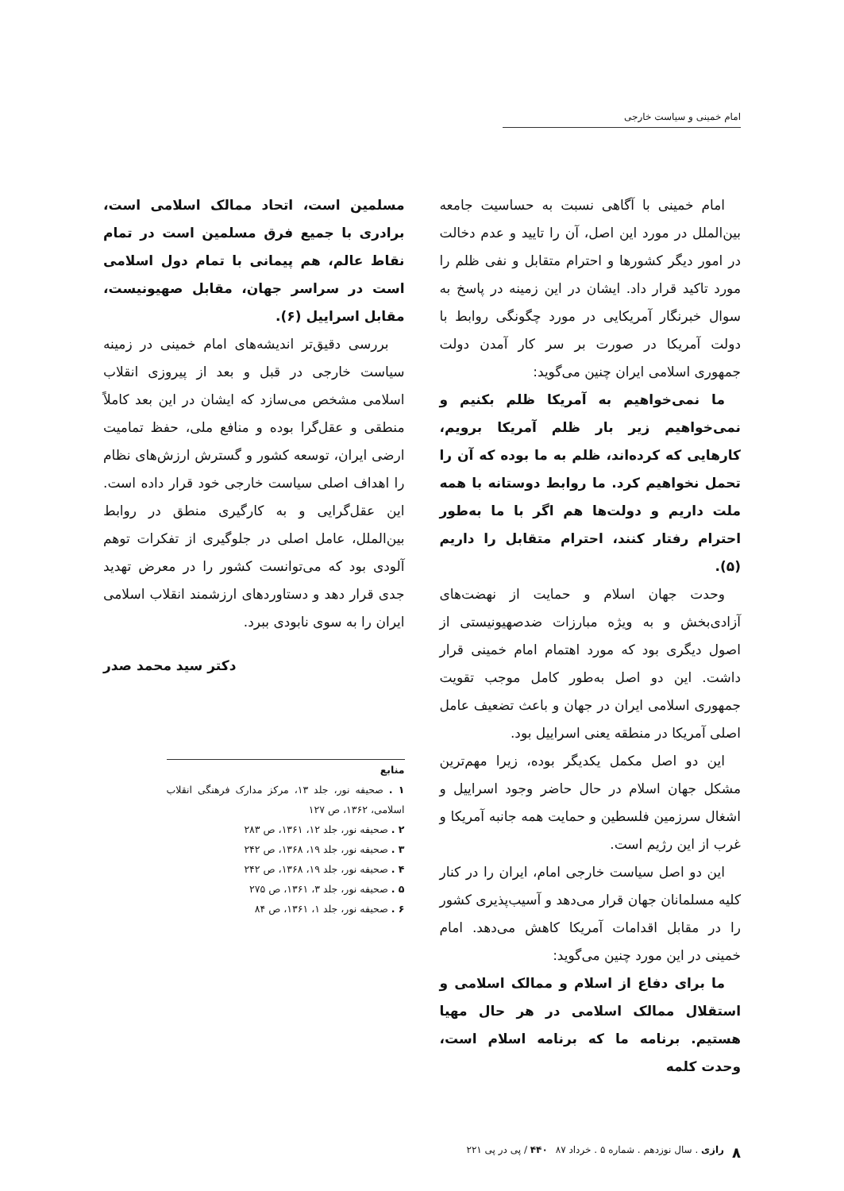امام خمینی و سیاست خارجی
امام خمینی با آگاهی نسبت به حساسیت جامعه بین‌الملل در مورد این اصل، آن را تایید و عدم دخالت در امور دیگر کشورها و احترام متقابل و نفی ظلم را مورد تاکید قرار داد. ایشان در این زمینه در پاسخ به سوال خبرنگار آمریکایی در مورد چگونگی روابط با دولت آمریکا در صورت بر سر کار آمدن دولت جمهوری اسلامی ایران چنین می‌گوید:
ما نمی‌خواهیم به آمریکا ظلم بکنیم و نمی‌خواهیم زیر بار ظلم آمریکا برویم، کارهایی که کرده‌اند، ظلم به ما بوده که آن را تحمل نخواهیم کرد. ما روابط دوستانه با همه ملت داریم و دولت‌ها هم اگر با ما به‌طور احترام رفتار کنند، احترام متقابل را داریم (۵).
وحدت جهان اسلام و حمایت از نهضت‌های آزادی‌بخش و به ویژه مبارزات ضدصهیونیستی از اصول دیگری بود که مورد اهتمام امام خمینی قرار داشت. این دو اصل به‌طور کامل موجب تقویت جمهوری اسلامی ایران در جهان و باعث تضعیف عامل اصلی آمریکا در منطقه یعنی اسراییل بود.
این دو اصل مکمل یکدیگر بوده، زیرا مهم‌ترین مشکل جهان اسلام در حال حاضر وجود اسراییل و اشغال سرزمین فلسطین و حمایت همه جانبه آمریکا و غرب از این رژیم است.
این دو اصل سیاست خارجی امام، ایران را در کنار کلیه مسلمانان جهان قرار می‌دهد و آسیب‌پذیری کشور را در مقابل اقدامات آمریکا کاهش می‌دهد. امام خمینی در این مورد چنین می‌گوید:
ما برای دفاع از اسلام و ممالک اسلامی و استقلال ممالک اسلامی در هر حال مهیا هستیم. برنامه ما که برنامه اسلام است، وحدت کلمه
مسلمین است، اتحاد ممالک اسلامی است، برادری با جمیع فرق مسلمین است در تمام نقاط عالم، هم پیمانی با تمام دول اسلامی است در سراسر جهان، مقابل صهیونیست، مقابل اسراییل (۶).
بررسی دقیق‌تر اندیشه‌های امام خمینی در زمینه سیاست خارجی در قبل و بعد از پیروزی انقلاب اسلامی مشخص می‌سازد که ایشان در این بعد کاملاً منطقی و عقل‌گرا بوده و منافع ملی، حفظ تمامیت ارضی ایران، توسعه کشور و گسترش ارزش‌های نظام را اهداف اصلی سیاست خارجی خود قرار داده است. این عقل‌گرایی و به کارگیری منطق در روابط بین‌الملل، عامل اصلی در جلوگیری از تفکرات توهم آلودی بود که می‌توانست کشور را در معرض تهدید جدی قرار دهد و دستاوردهای ارزشمند انقلاب اسلامی ایران را به سوی نابودی ببرد.
دکتر سید محمد صدر
منابع
۱ . صحیفه نور، جلد ۱۳، مرکز مدارک فرهنگی انقلاب اسلامی، ۱۳۶۲، ص ۱۲۷
۲ . صحیفه نور، جلد ۱۲، ۱۳۶۱، ص ۲۸۳
۳ . صحیفه نور، جلد ۱۹، ۱۳۶۸، ص ۲۴۲
۴ . صحیفه نور، جلد ۱۹، ۱۳۶۸، ص ۲۴۲
۵ . صحیفه نور، جلد ۳، ۱۳۶۱، ص ۲۷۵
۶ . صحیفه نور، جلد ۱، ۱۳۶۱، ص ۸۴
۸ رازی . سال نوزدهم . شماره ۵ . خرداد ۸۷ ۴۴۰ / پی در پی ۲۲۱